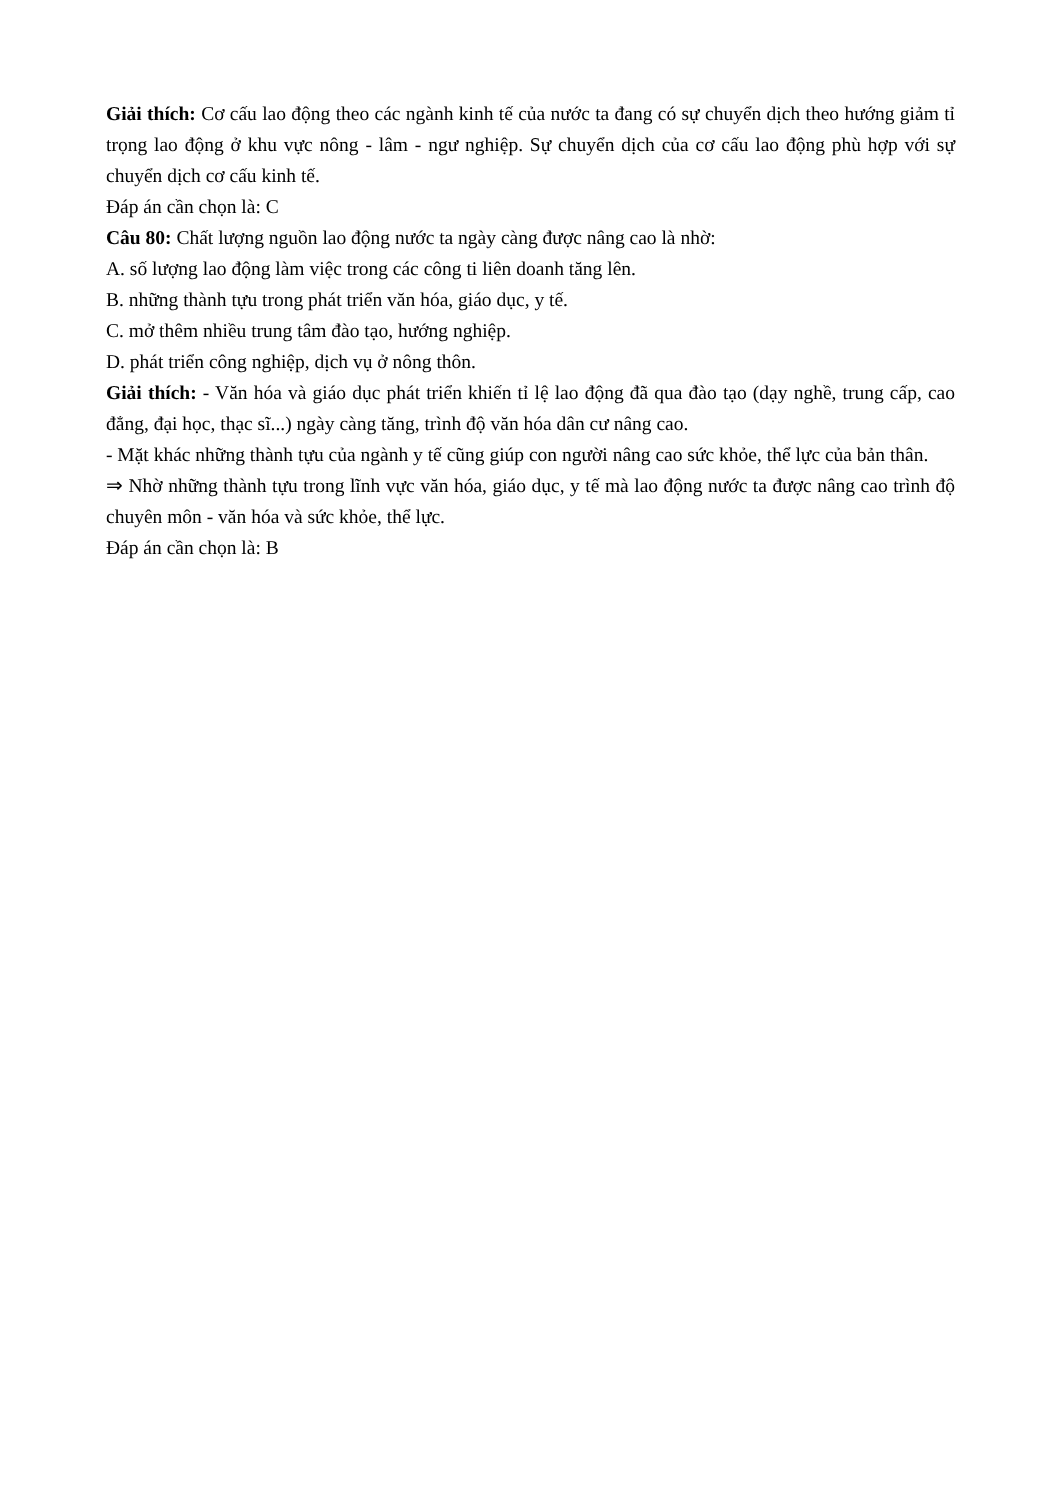Giải thích: Cơ cấu lao động theo các ngành kinh tế của nước ta đang có sự chuyển dịch theo hướng giảm tỉ trọng lao động ở khu vực nông - lâm - ngư nghiệp. Sự chuyển dịch của cơ cấu lao động phù hợp với sự chuyển dịch cơ cấu kinh tế.
Đáp án cần chọn là: C
Câu 80: Chất lượng nguồn lao động nước ta ngày càng được nâng cao là nhờ:
A. số lượng lao động làm việc trong các công ti liên doanh tăng lên.
B. những thành tựu trong phát triển văn hóa, giáo dục, y tế.
C. mở thêm nhiều trung tâm đào tạo, hướng nghiệp.
D. phát triển công nghiệp, dịch vụ ở nông thôn.
Giải thích: - Văn hóa và giáo dục phát triển khiến tỉ lệ lao động đã qua đào tạo (dạy nghề, trung cấp, cao đẳng, đại học, thạc sĩ...) ngày càng tăng, trình độ văn hóa dân cư nâng cao.
- Mặt khác những thành tựu của ngành y tế cũng giúp con người nâng cao sức khỏe, thể lực của bản thân.
⇒ Nhờ những thành tựu trong lĩnh vực văn hóa, giáo dục, y tế mà lao động nước ta được nâng cao trình độ chuyên môn - văn hóa và sức khỏe, thể lực.
Đáp án cần chọn là: B